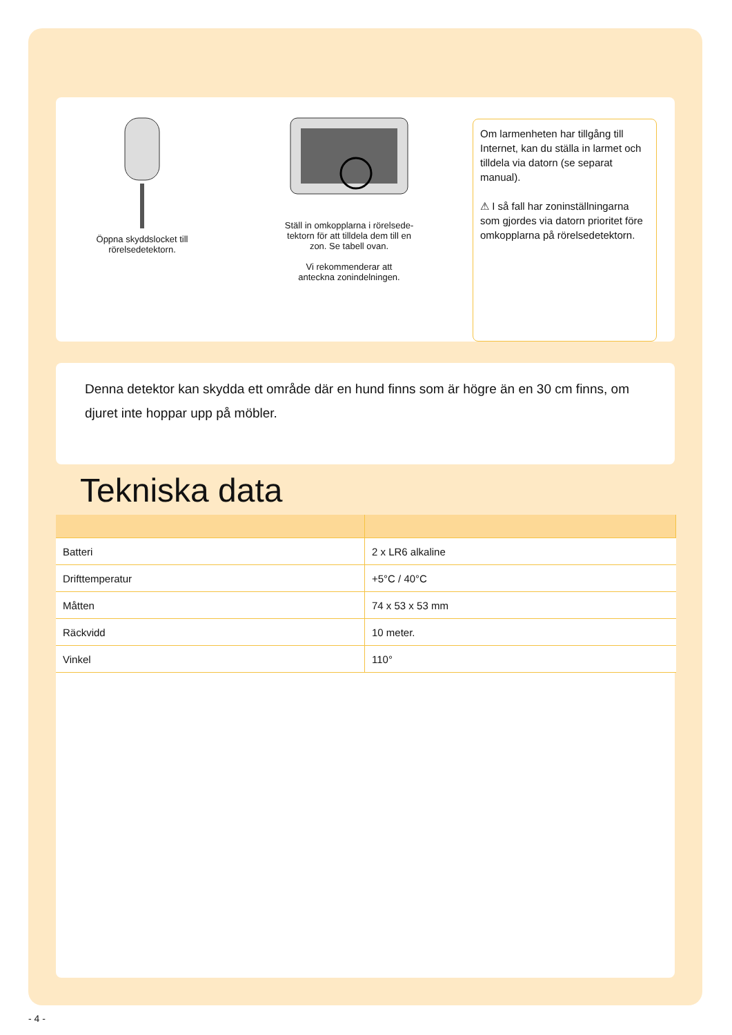Öppna skyddslocket till
rörelsedetektorn.
Ställ in omkopplarna i rörelsede-
tektorn för att tilldela dem till en
zon. Se tabell ovan.
Vi rekommenderar att
anteckna zonindelningen.
Om larmenheten har tillgång till Internet, kan du ställa in larmet och tilldela via datorn (se separat manual).
⚠ I så fall har zoninställningarna som gjordes via datorn prioritet före omkopplarna på rörelsedetektorn.
Denna detektor kan skydda ett område där en hund finns som är högre än en 30 cm finns, om djuret inte hoppar upp på möbler.
Tekniska data
| Batteri | 2 x LR6 alkaline |
| Drifttemperatur | +5°C / 40°C |
| Måtten | 74 x 53 x 53 mm |
| Räckvidd | 10 meter. |
| Vinkel | 110° |
- 4 -